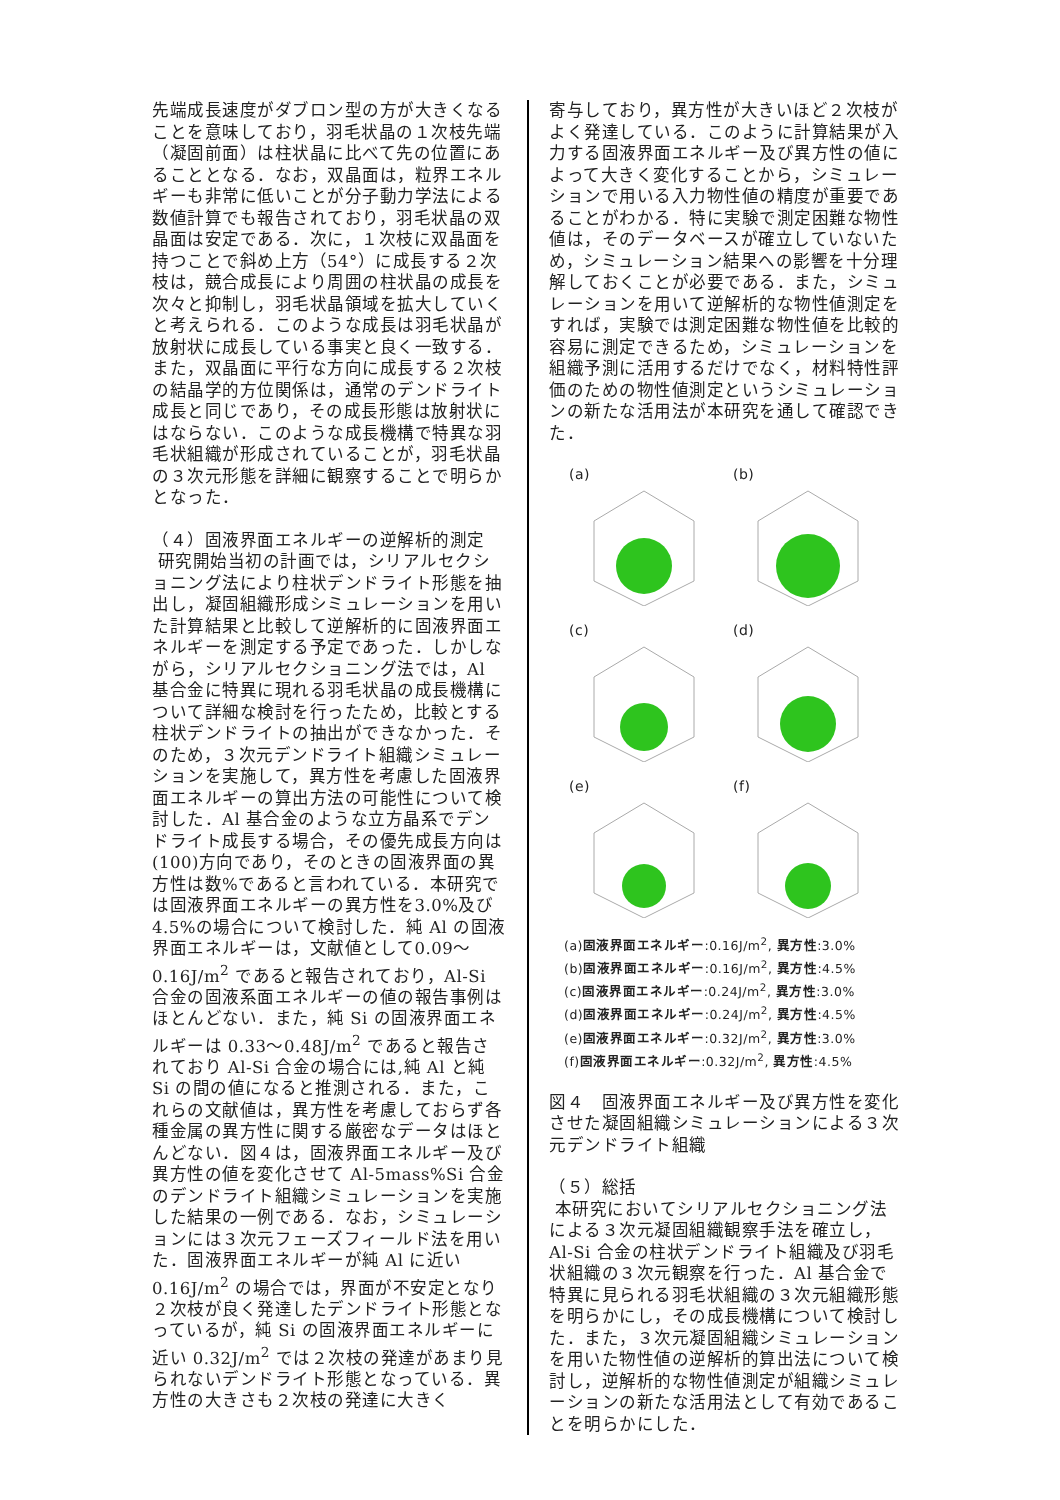先端成長速度がダブロン型の方が大きくなることを意味しており，羽毛状晶の１次枝先端（凝固前面）は柱状晶に比べて先の位置にあることとなる．なお，双晶面は，粒界エネルギーも非常に低いことが分子動力学法による数値計算でも報告されており，羽毛状晶の双晶面は安定である．次に，１次枝に双晶面を持つことで斜め上方（54°）に成長する２次枝は，競合成長により周囲の柱状晶の成長を次々と抑制し，羽毛状晶領域を拡大していくと考えられる．このような成長は羽毛状晶が放射状に成長している事実と良く一致する．また，双晶面に平行な方向に成長する２次枝の結晶学的方位関係は，通常のデンドライト成長と同じであり，その成長形態は放射状にはならない．このような成長機構で特異な羽毛状組織が形成されていることが，羽毛状晶の３次元形態を詳細に観察することで明らかとなった．
（４）固液界面エネルギーの逆解析的測定
研究開始当初の計画では，シリアルセクショニング法により柱状デンドライト形態を抽出し，凝固組織形成シミュレーションを用いた計算結果と比較して逆解析的に固液界面エネルギーを測定する予定であった．しかしながら，シリアルセクショニング法では，Al 基合金に特異に現れる羽毛状晶の成長機構について詳細な検討を行ったため，比較とする柱状デンドライトの抽出ができなかった．そのため，３次元デンドライト組織シミュレーションを実施して，異方性を考慮した固液界面エネルギーの算出方法の可能性について検討した．Al 基合金のような立方晶系でデンドライト成長する場合，その優先成長方向は(100)方向であり，そのときの固液界面の異方性は数%であると言われている．本研究では固液界面エネルギーの異方性を3.0%及び 4.5%の場合について検討した．純 Al の固液界面エネルギーは，文献値として0.09～0.16J/m<sup>2</sup> であると報告されており，Al-Si 合金の固液系面エネルギーの値の報告事例はほとんどない．また，純 Si の固液界面エネルギーは 0.33～0.48J/m<sup>2</sup> であると報告されており Al-Si 合金の場合には,純 Al と純 Si の間の値になると推測される．また，これらの文献値は，異方性を考慮しておらず各種金属の異方性に関する厳密なデータはほとんどない．図４は，固液界面エネルギー及び異方性の値を変化させて Al-5mass%Si 合金のデンドライト組織シミュレーションを実施した結果の一例である．なお，シミュレーションには３次元フェーズフィールド法を用いた．固液界面エネルギーが純 Al に近い 0.16J/m<sup>2</sup> の場合では，界面が不安定となり２次枝が良く発達したデンドライト形態となっているが，純 Si の固液界面エネルギーに近い 0.32J/m<sup>2</sup> では２次枝の発達があまり見られないデンドライト形態となっている．異方性の大きさも２次枝の発達に大きく
寄与しており，異方性が大きいほど２次枝がよく発達している．このように計算結果が入力する固液界面エネルギー及び異方性の値によって大きく変化することから，シミュレーションで用いる入力物性値の精度が重要であることがわかる．特に実験で測定困難な物性値は，そのデータベースが確立していないため，シミュレーション結果への影響を十分理解しておくことが必要である．また，シミュレーションを用いて逆解析的な物性値測定をすれば，実験では測定困難な物性値を比較的容易に測定できるため，シミュレーションを組織予測に活用するだけでなく，材料特性評価のための物性値測定というシミュレーションの新たな活用法が本研究を通して確認できた．
(a)
(b)
(c)
(d)
(e)
(f)
(a)固液界面エネルギー:0.16J/m<sup>2</sup>, 異方性:3.0%
(b)固液界面エネルギー:0.16J/m<sup>2</sup>, 異方性:4.5%
(c)固液界面エネルギー:0.24J/m<sup>2</sup>, 異方性:3.0%
(d)固液界面エネルギー:0.24J/m<sup>2</sup>, 異方性:4.5%
(e)固液界面エネルギー:0.32J/m<sup>2</sup>, 異方性:3.0%
(f)固液界面エネルギー:0.32J/m<sup>2</sup>, 異方性:4.5%
図４　固液界面エネルギー及び異方性を変化させた凝固組織シミュレーションによる３次元デンドライト組織
（５）総括
本研究においてシリアルセクショニング法による３次元凝固組織観察手法を確立し，Al-Si 合金の柱状デンドライト組織及び羽毛状組織の３次元観察を行った．Al 基合金で特異に見られる羽毛状組織の３次元組織形態を明らかにし，その成長機構について検討した．また，３次元凝固組織シミュレーションを用いた物性値の逆解析的算出法について検討し，逆解析的な物性値測定が組織シミュレーションの新たな活用法として有効であることを明らかにした．